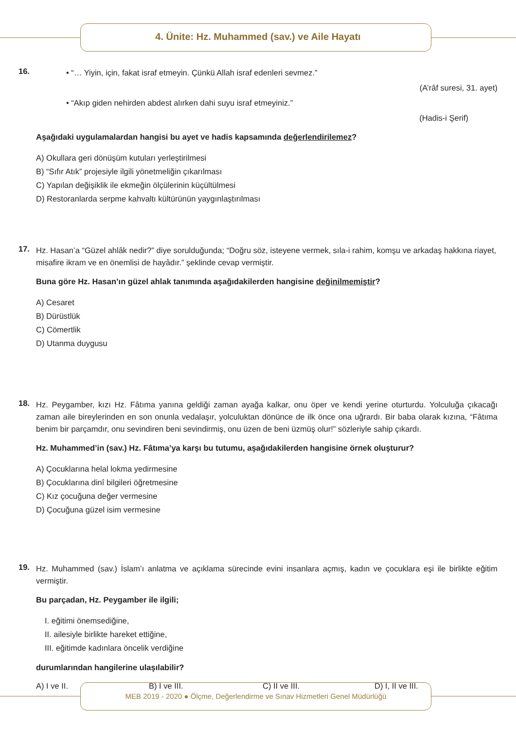4. Ünite: Hz. Muhammed (sav.) ve Aile Hayatı
16.
• “… Yiyin, için, fakat israf etmeyin. Çünkü Allah israf edenleri sevmez.”
(A’râf suresi, 31. ayet)
• “Akıp giden nehirden abdest alırken dahi suyu israf etmeyiniz.”
(Hadis-i Şerif)
Aşağıdaki uygulamalardan hangisi bu ayet ve hadis kapsamında değerlendirilemez?
A) Okullara geri dönüşüm kutuları yerleştirilmesi
B) “Sıfır Atık” projesiyle ilgili yönetmeliğin çıkarılması
C) Yapılan değişiklik ile ekmeğin ölçülerinin küçültülmesi
D) Restoranlarda serpme kahvaltı kültürünün yaygınlaştırılması
17.
Hz. Hasan’a “Güzel ahlâk nedir?” diye sorulduğunda; “Doğru söz, isteyene vermek, sıla-i rahim, komşu ve arkadaş hakkına riayet, misafire ikram ve en önemlisi de hayâdır.” şeklinde cevap vermiştir.
Buna göre Hz. Hasan’ın güzel ahlak tanımında aşağıdakilerden hangisine değinilmemiştir?
A) Cesaret
B) Dürüstlük
C) Cömertlik
D) Utanma duygusu
18.
Hz. Peygamber, kızı Hz. Fâtıma yanına geldiği zaman ayağa kalkar, onu öper ve kendi yerine oturturdu. Yolculuğa çıkacağı zaman aile bireylerinden en son onunla vedalaşır, yolculuktan dönünce de ilk önce ona uğrardı. Bir baba olarak kızına, “Fâtıma benim bir parçamdır, onu sevindiren beni sevindirmiş, onu üzen de beni üzmüş olur!” sözleriyle sahip çıkardı.
Hz. Muhammed’in (sav.) Hz. Fâtıma’ya karşı bu tutumu, aşağıdakilerden hangisine örnek oluşturur?
A) Çocuklarına helal lokma yedirmesine
B) Çocuklarına dinî bilgileri öğretmesine
C) Kız çocuğuna değer vermesine
D) Çocuğuna güzel isim vermesine
19.
Hz. Muhammed (sav.) İslam’ı anlatma ve açıklama sürecinde evini insanlara açmış, kadın ve çocuklara eşi ile birlikte eğitim vermiştir.
Bu parçadan, Hz. Peygamber ile ilgili;
I. eğitimi önemsediğine,
II. ailesiyle birlikte hareket ettiğine,
III. eğitimde kadınlara öncelik verdiğine
durumlarından hangilerine ulaşılabilir?
A) I ve II. B) I ve III. C) II ve III. D) I, II ve III.
MEB 2019 - 2020 ● Ölçme, Değerlendirme ve Sınav Hizmetleri Genel Müdürlüğü